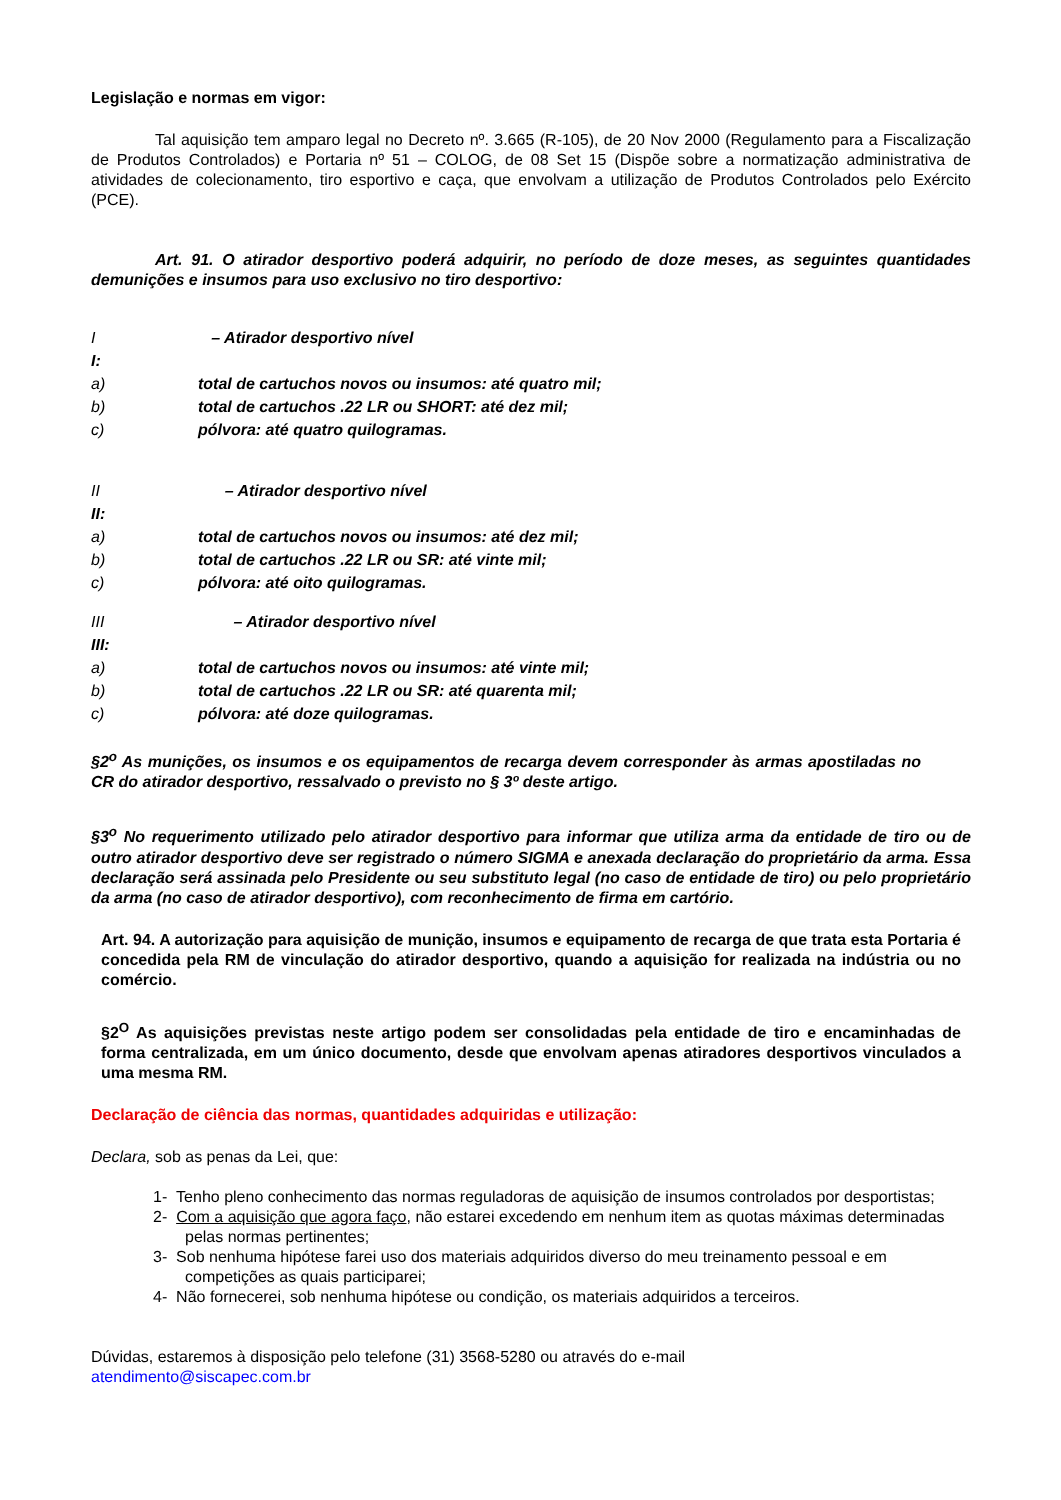Legislação e normas em vigor:
Tal aquisição tem amparo legal no Decreto nº. 3.665 (R-105), de 20 Nov 2000 (Regulamento para a Fiscalização de Produtos Controlados) e Portaria nº 51 – COLOG, de 08 Set 15 (Dispõe sobre a normatização administrativa de atividades de colecionamento, tiro esportivo e caça, que envolvam a utilização de Produtos Controlados pelo Exército (PCE).
Art. 91. O atirador desportivo poderá adquirir, no período de doze meses, as seguintes quantidades demunições e insumos para uso exclusivo no tiro desportivo:
I – Atirador desportivo nível
I:
a) total de cartuchos novos ou insumos: até quatro mil;
b) total de cartuchos .22 LR ou SHORT: até dez mil;
c) pólvora: até quatro quilogramas.
II – Atirador desportivo nível
II:
a) total de cartuchos novos ou insumos: até dez mil;
b) total de cartuchos .22 LR ou SR: até vinte mil;
c) pólvora: até oito quilogramas.
III – Atirador desportivo nível
III:
a) total de cartuchos novos ou insumos: até vinte mil;
b) total de cartuchos .22 LR ou SR: até quarenta mil;
c) pólvora: até doze quilogramas.
§2<sup>o</sup> As munições, os insumos e os equipamentos de recarga devem corresponder às armas apostiladas no CR do atirador desportivo, ressalvado o previsto no § 3º deste artigo.
§3<sup>o</sup> No requerimento utilizado pelo atirador desportivo para informar que utiliza arma da entidade de tiro ou de outro atirador desportivo deve ser registrado o número SIGMA e anexada declaração do proprietário da arma. Essa declaração será assinada pelo Presidente ou seu substituto legal (no caso de entidade de tiro) ou pelo proprietário da arma (no caso de atirador desportivo), com reconhecimento de firma em cartório.
Art. 94. A autorização para aquisição de munição, insumos e equipamento de recarga de que trata esta Portaria é concedida pela RM de vinculação do atirador desportivo, quando a aquisição for realizada na indústria ou no comércio.
§2<sup>O</sup> As aquisições previstas neste artigo podem ser consolidadas pela entidade de tiro e encaminhadas de forma centralizada, em um único documento, desde que envolvam apenas atiradores desportivos vinculados a uma mesma RM.
Declaração de ciência das normas, quantidades adquiridas e utilização:
Declara, sob as penas da Lei, que:
1- Tenho pleno conhecimento das normas reguladoras de aquisição de insumos controlados por desportistas;
2- Com a aquisição que agora faço, não estarei excedendo em nenhum item as quotas máximas determinadas pelas normas pertinentes;
3- Sob nenhuma hipótese farei uso dos materiais adquiridos diverso do meu treinamento pessoal e em competições as quais participarei;
4- Não fornecerei, sob nenhuma hipótese ou condição, os materiais adquiridos a terceiros.
Dúvidas, estaremos à disposição pelo telefone (31) 3568-5280 ou através do e-mail
atendimento@siscapec.com.br